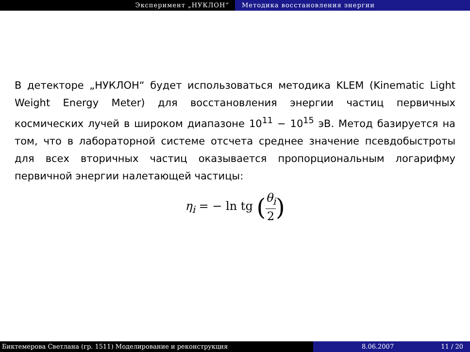Эксперимент „НУКЛОН“ Методика восстановления энергии
В детекторе „НУКЛОН“ будет использоваться методика KLEM (Kinematic Light Weight Energy Meter) для восстановления энергии частиц первичных космических лучей в широком диапазоне 10<sup>11</sup> − 10<sup>15</sup> эВ. Метод базируется на том, что в лабораторной системе отсчета среднее значение псевдобыстроты для всех вторичных частиц оказывается пропорциональным логарифму первичной энергии налетающей частицы:
η<sub>i</sub> = − ln tg (θ<sub>i</sub> 2)
Биктемерова Светлана (гр. 1511) Моделирование и реконструкция 8.06.2007 11 / 20